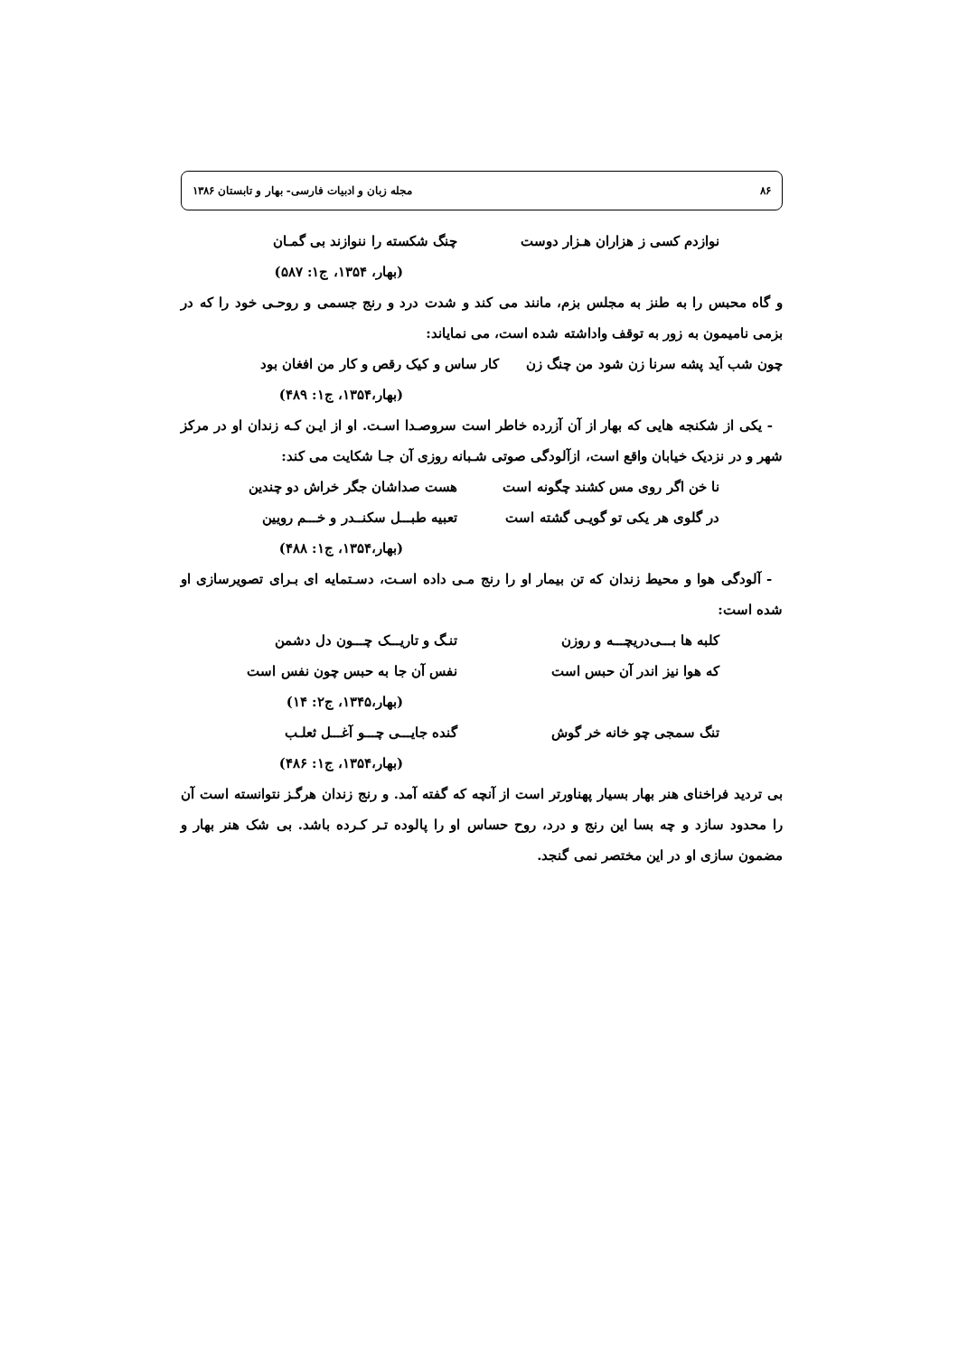۸۶ مجله زبان و ادبیات فارسی- بهار و تابستان ۱۳۸۶
نوازدم کسی ز هزاران هـزار دوست چنگ شکسته را ننوازند بی گمـان
(بهار، ۱۳۵۴، ج۱: ۵۸۷)
و گاه محبس را به طنز به مجلس بزم، مانند می کند و شدت درد و رنج جسمی و روحـی خود را که در بزمی نامیمون به زور به توقف واداشته شده است، می نمایاند:
چون شب آید پشه سرنا زن شود من چنگ زن کار ساس و کیک رقص و کار من افغان بود
(بهار،۱۳۵۴، ج۱: ۴۸۹)
- یکی از شکنجه هایی که بهار از آن آزرده خاطر است سروصـدا اسـت. او از ایـن کـه زندان او در مرکز شهر و در نزدیک خیابان واقع است، ازآلودگی صوتی شـبانه روزی آن جـا شکایت می کند:
نا خن اگر روی مس کشند چگونه است هست صداشان جگر خراش دو چندین
در گلوی هر یکی تو گویـی گشته است تعبیه طبـــل سکنــدر و خـــم رویین
(بهار،۱۳۵۴، ج۱: ۴۸۸)
- آلودگی هوا و محیط زندان که تن بیمار او را رنج مـی داده اسـت، دسـتمایه ای بـرای تصویرسازی او شده است:
کلبه ها بـــی‌دریچـــه و روزن تنـگ و تاریـــک چـــون دل دشمن
که هوا نیز اندر آن حبس است نفس آن جا به حبس چون نفس است
(بهار،۱۳۴۵، ج۲: ۱۴)
تنگ سمجی چو خانه خر گوش گنده جایـــی چـــو آغـــل ثعلـب
(بهار،۱۳۵۴، ج۱: ۴۸۶)
بی تردید فراخنای هنر بهار بسیار پهناورتر است از آنچه که گفته آمد. و رنج زندان هرگـز نتوانسته است آن را محدود سازد و چه بسا این رنج و درد، روح حساس او را پالوده تـر کـرده باشد. بی شک هنر بهار و مضمون سازی او در این مختصر نمی گنجد.